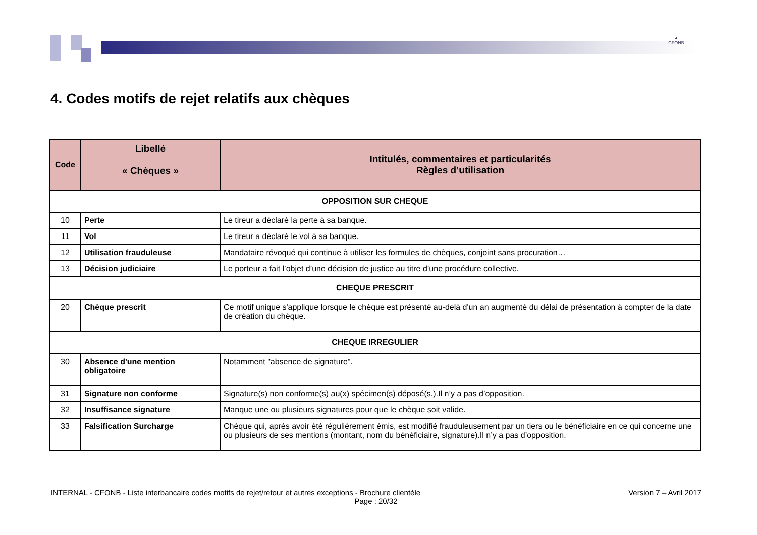▲
CFONB
4. Codes motifs de rejet relatifs aux chèques
| Code | Libellé « Chèques » | Intitulés, commentaires et particularités Règles d’utilisation |
| --- | --- | --- |
| OPPOSITION SUR CHEQUE | | |
| 10 | Perte | Le tireur a déclaré la perte à sa banque. |
| 11 | Vol | Le tireur a déclaré le vol à sa banque. |
| 12 | Utilisation frauduleuse | Mandataire révoqué qui continue à utiliser les formules de chèques, conjoint sans procuration… |
| 13 | Décision judiciaire | Le porteur a fait l’objet d’une décision de justice au titre d’une procédure collective. |
| CHEQUE PRESCRIT | | |
| 20 | Chèque prescrit | Ce motif unique s'applique lorsque le chèque est présenté au-delà d'un an augmenté du délai de présentation à compter de la date de création du chèque. |
| CHEQUE IRREGULIER | | |
| 30 | Absence d'une mention obligatoire | Notamment "absence de signature". |
| 31 | Signature non conforme | Signature(s) non conforme(s) au(x) spécimen(s) déposé(s.).Il n’y a pas d’opposition. |
| 32 | Insuffisance signature | Manque une ou plusieurs signatures pour que le chèque soit valide. |
| 33 | Falsification Surcharge | Chèque qui, après avoir été régulièrement émis, est modifié frauduleusement par un tiers ou le bénéficiaire en ce qui concerne une ou plusieurs de ses mentions (montant, nom du bénéficiaire, signature).Il n’y a pas d’opposition. |
INTERNAL - CFONB - Liste interbancaire codes motifs de rejet/retour et autres exceptions - Brochure clientèle Version 7 – Avril 2017
Page : 20/32